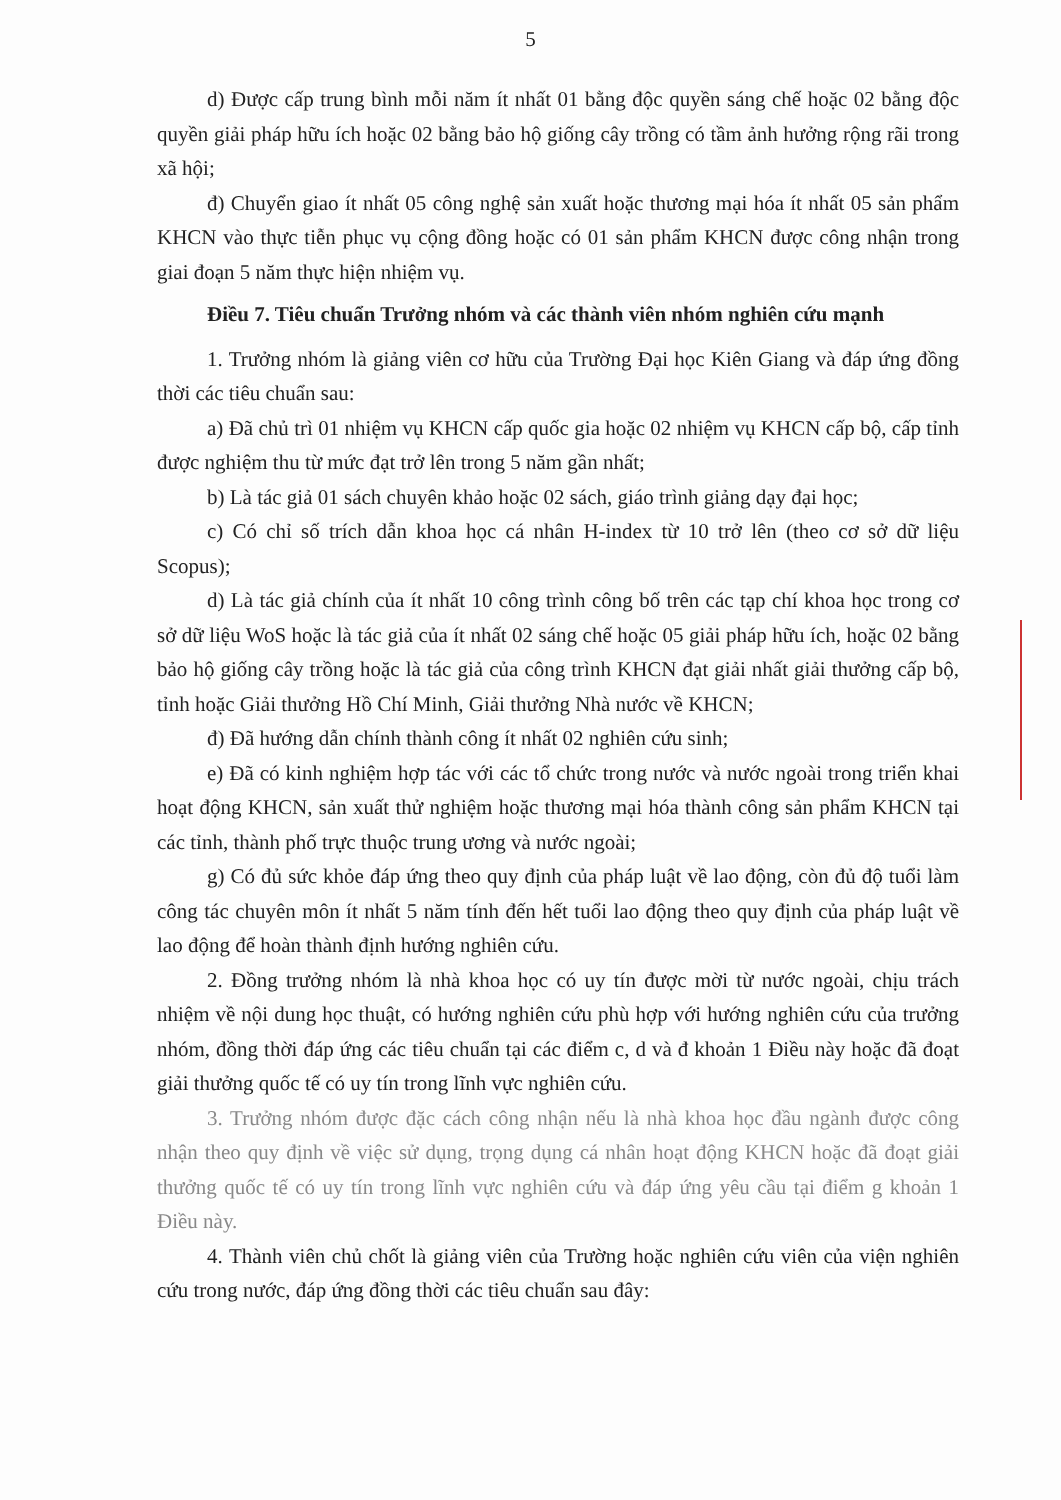5
d) Được cấp trung bình mỗi năm ít nhất 01 bằng độc quyền sáng chế hoặc 02 bằng độc quyền giải pháp hữu ích hoặc 02 bằng bảo hộ giống cây trồng có tầm ảnh hưởng rộng rãi trong xã hội;
đ) Chuyển giao ít nhất 05 công nghệ sản xuất hoặc thương mại hóa ít nhất 05 sản phẩm KHCN vào thực tiễn phục vụ cộng đồng hoặc có 01 sản phẩm KHCN được công nhận trong giai đoạn 5 năm thực hiện nhiệm vụ.
Điều 7. Tiêu chuẩn Trưởng nhóm và các thành viên nhóm nghiên cứu mạnh
1. Trưởng nhóm là giảng viên cơ hữu của Trường Đại học Kiên Giang và đáp ứng đồng thời các tiêu chuẩn sau:
a) Đã chủ trì 01 nhiệm vụ KHCN cấp quốc gia hoặc 02 nhiệm vụ KHCN cấp bộ, cấp tỉnh được nghiệm thu từ mức đạt trở lên trong 5 năm gần nhất;
b) Là tác giả 01 sách chuyên khảo hoặc 02 sách, giáo trình giảng dạy đại học;
c) Có chỉ số trích dẫn khoa học cá nhân H-index từ 10 trở lên (theo cơ sở dữ liệu Scopus);
d) Là tác giả chính của ít nhất 10 công trình công bố trên các tạp chí khoa học trong cơ sở dữ liệu WoS hoặc là tác giả của ít nhất 02 sáng chế hoặc 05 giải pháp hữu ích, hoặc 02 bằng bảo hộ giống cây trồng hoặc là tác giả của công trình KHCN đạt giải nhất giải thưởng cấp bộ, tỉnh hoặc Giải thưởng Hồ Chí Minh, Giải thưởng Nhà nước về KHCN;
đ) Đã hướng dẫn chính thành công ít nhất 02 nghiên cứu sinh;
e) Đã có kinh nghiệm hợp tác với các tổ chức trong nước và nước ngoài trong triển khai hoạt động KHCN, sản xuất thử nghiệm hoặc thương mại hóa thành công sản phẩm KHCN tại các tỉnh, thành phố trực thuộc trung ương và nước ngoài;
g) Có đủ sức khỏe đáp ứng theo quy định của pháp luật về lao động, còn đủ độ tuổi làm công tác chuyên môn ít nhất 5 năm tính đến hết tuổi lao động theo quy định của pháp luật về lao động để hoàn thành định hướng nghiên cứu.
2. Đồng trưởng nhóm là nhà khoa học có uy tín được mời từ nước ngoài, chịu trách nhiệm về nội dung học thuật, có hướng nghiên cứu phù hợp với hướng nghiên cứu của trưởng nhóm, đồng thời đáp ứng các tiêu chuẩn tại các điểm c, d và đ khoản 1 Điều này hoặc đã đoạt giải thưởng quốc tế có uy tín trong lĩnh vực nghiên cứu.
3. Trưởng nhóm được đặc cách công nhận nếu là nhà khoa học đầu ngành được công nhận theo quy định về việc sử dụng, trọng dụng cá nhân hoạt động KHCN hoặc đã đoạt giải thưởng quốc tế có uy tín trong lĩnh vực nghiên cứu và đáp ứng yêu cầu tại điểm g khoản 1 Điều này.
4. Thành viên chủ chốt là giảng viên của Trường hoặc nghiên cứu viên của viện nghiên cứu trong nước, đáp ứng đồng thời các tiêu chuẩn sau đây: